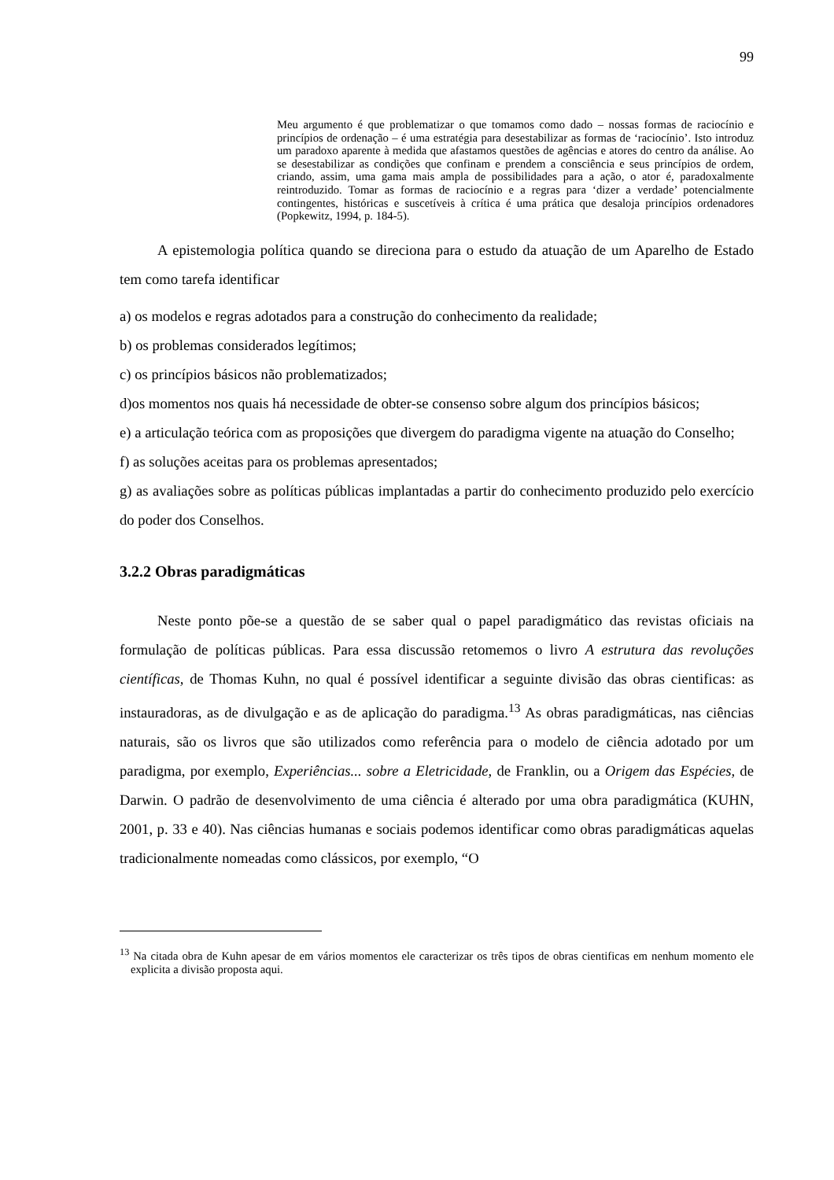99
Meu argumento é que problematizar o que tomamos como dado – nossas formas de raciocínio e princípios de ordenação – é uma estratégia para desestabilizar as formas de ‘raciocínio’. Isto introduz um paradoxo aparente à medida que afastamos questões de agências e atores do centro da análise. Ao se desestabilizar as condições que confinam e prendem a consciência e seus princípios de ordem, criando, assim, uma gama mais ampla de possibilidades para a ação, o ator é, paradoxalmente reintroduzido. Tomar as formas de raciocínio e a regras para ‘dizer a verdade’ potencialmente contingentes, históricas e suscetíveis à crítica é uma prática que desaloja princípios ordenadores (Popkewitz, 1994, p. 184-5).
A epistemologia política quando se direciona para o estudo da atuação de um Aparelho de Estado tem como tarefa identificar
a) os modelos e regras adotados para a construção do conhecimento da realidade;
b) os problemas considerados legítimos;
c) os princípios básicos não problematizados;
d)os momentos nos quais há necessidade de obter-se consenso sobre algum dos princípios básicos;
e) a articulação teórica com as proposições que divergem do paradigma vigente na atuação do Conselho;
f) as soluções aceitas para os problemas apresentados;
g) as avaliações sobre as políticas públicas implantadas a partir do conhecimento produzido pelo exercício do poder dos Conselhos.
3.2.2 Obras paradigmáticas
Neste ponto põe-se a questão de se saber qual o papel paradigmático das revistas oficiais na formulação de políticas públicas. Para essa discussão retomemos o livro A estrutura das revoluções científicas, de Thomas Kuhn, no qual é possível identificar a seguinte divisão das obras cientificas: as instauradoras, as de divulgação e as de aplicação do paradigma.<sup>13</sup> As obras paradigmáticas, nas ciências naturais, são os livros que são utilizados como referência para o modelo de ciência adotado por um paradigma, por exemplo, Experiências... sobre a Eletricidade, de Franklin, ou a Origem das Espécies, de Darwin. O padrão de desenvolvimento de uma ciência é alterado por uma obra paradigmática (KUHN, 2001, p. 33 e 40). Nas ciências humanas e sociais podemos identificar como obras paradigmáticas aquelas tradicionalmente nomeadas como clássicos, por exemplo, “O
<sup>13</sup> Na citada obra de Kuhn apesar de em vários momentos ele caracterizar os três tipos de obras cientificas em nenhum momento ele explicita a divisão proposta aqui.